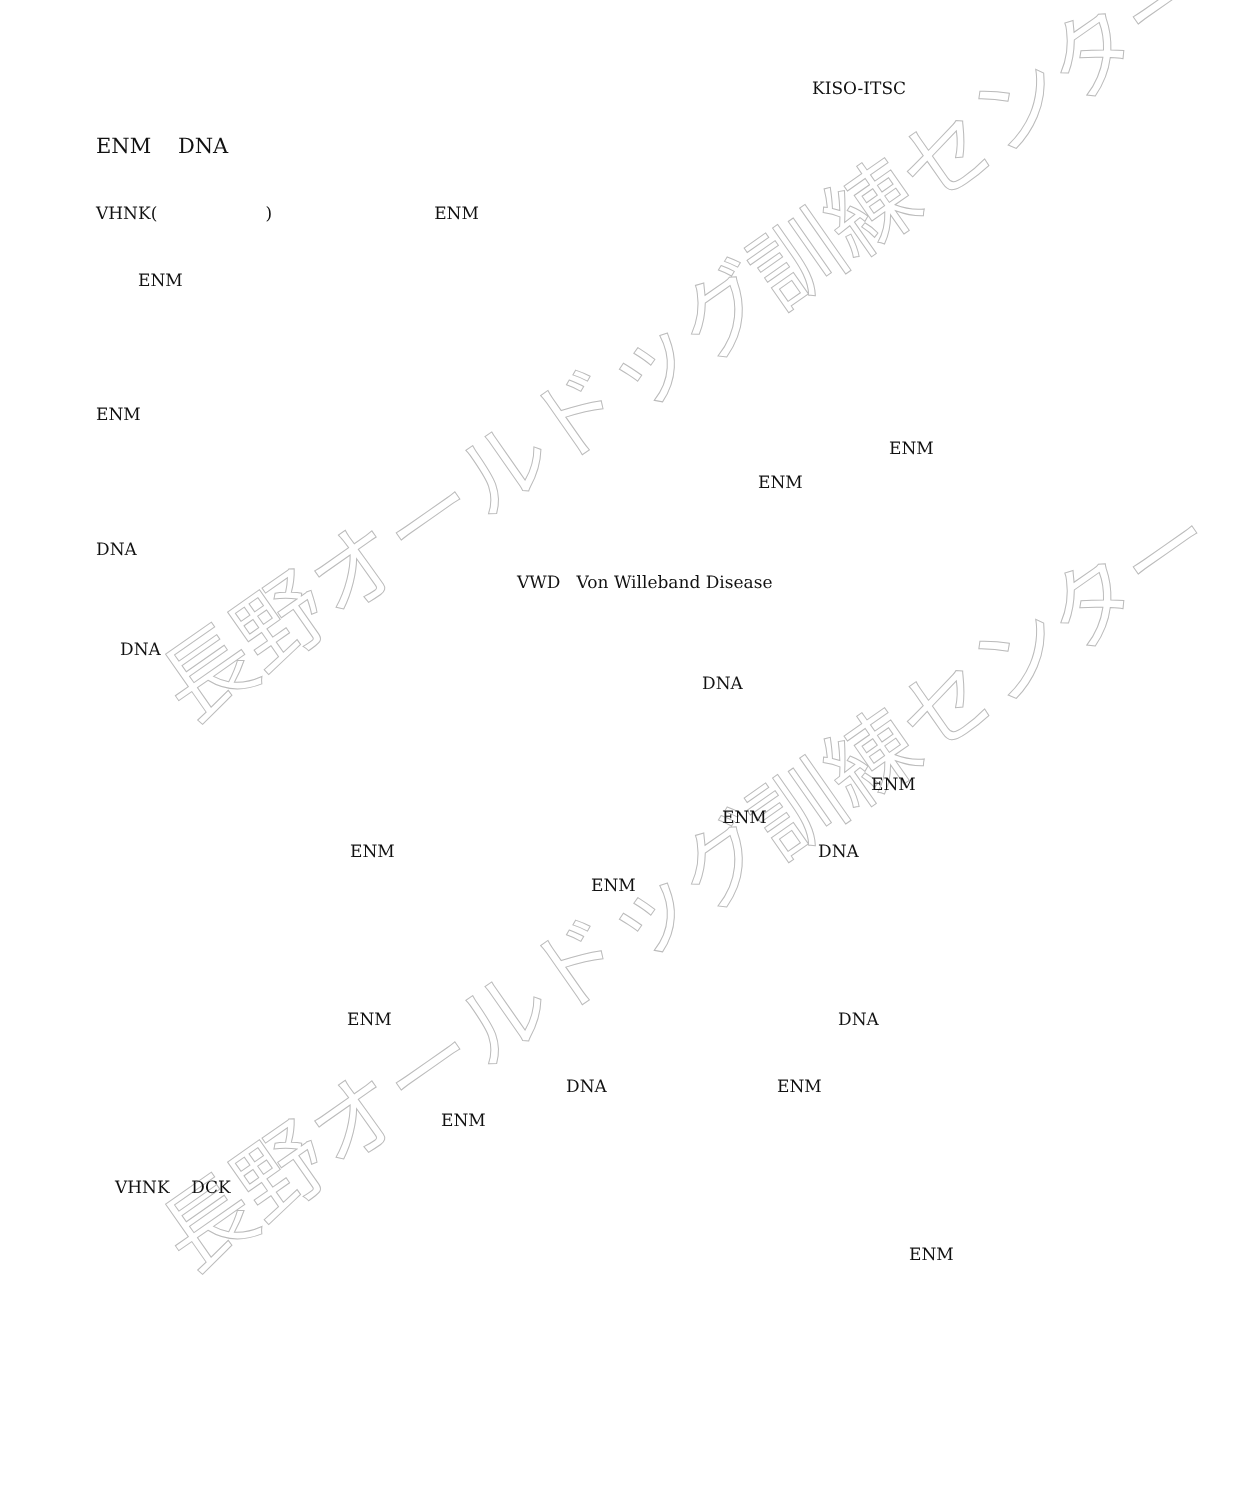長野オールドッグ訓練センター
長野オールドッグ訓練センター
KISO-ITSC
ENM DNA
VHNK( ) ENM
ENM
ENM
ENM
ENM
DNA
VWD Von Willeband Disease
DNA
DNA
ENM
ENM
ENM
DNA
ENM
ENM
DNA
DNA
ENM
ENM
VHNK DCK
ENM